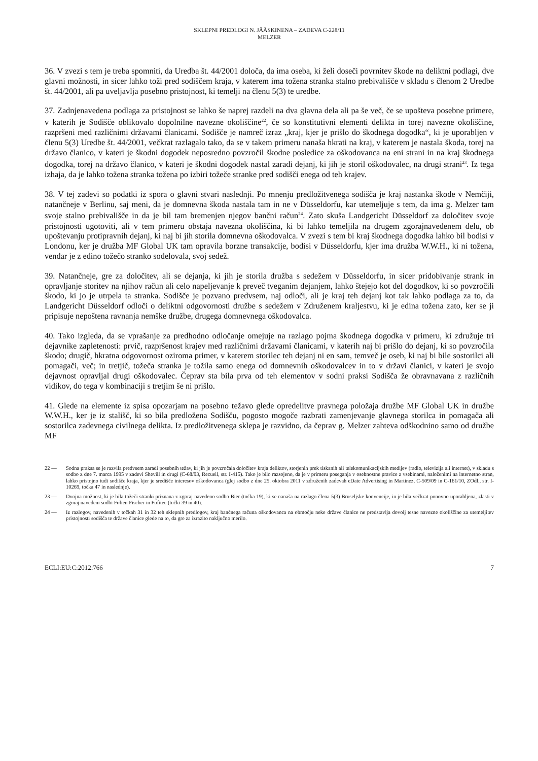SKLEPNI PREDLOGI N. JÄÄSKINENA – ZADEVA C-228/11
MELZER
36. V zvezi s tem je treba spomniti, da Uredba št. 44/2001 določa, da ima oseba, ki želi doseči povrnitev škode na deliktni podlagi, dve glavni možnosti, in sicer lahko toži pred sodiščem kraja, v katerem ima tožena stranka stalno prebivališče v skladu s členom 2 Uredbe št. 44/2001, ali pa uveljavlja posebno pristojnost, ki temelji na členu 5(3) te uredbe.
37. Zadnjenavedena podlaga za pristojnost se lahko še naprej razdeli na dva glavna dela ali pa še več, če se upošteva posebne primere, v katerih je Sodišče oblikovalo dopolnilne navezne okoliščine<sup>22</sup>, če so konstitutivni elementi delikta in torej navezne okoliščine, razpršeni med različnimi državami članicami. Sodišče je namreč izraz „kraj, kjer je prišlo do škodnega dogodka“, ki je uporabljen v členu 5(3) Uredbe št. 44/2001, večkrat razlagalo tako, da se v takem primeru nanaša hkrati na kraj, v katerem je nastala škoda, torej na državo članico, v kateri je škodni dogodek neposredno povzročil škodne posledice za oškodovanca na eni strani in na kraj škodnega dogodka, torej na državo članico, v kateri je škodni dogodek nastal zaradi dejanj, ki jih je storil oškodovalec, na drugi strani<sup>23</sup>. Iz tega izhaja, da je lahko tožena stranka tožena po izbiri tožeče stranke pred sodišči enega od teh krajev.
38. V tej zadevi so podatki iz spora o glavni stvari naslednji. Po mnenju predložitvenega sodišča je kraj nastanka škode v Nemčiji, natančneje v Berlinu, saj meni, da je domnevna škoda nastala tam in ne v Düsseldorfu, kar utemeljuje s tem, da ima g. Melzer tam svoje stalno prebivališče in da je bil tam bremenjen njegov bančni račun<sup>24</sup>. Zato skuša Landgericht Düsseldorf za določitev svoje pristojnosti ugotoviti, ali v tem primeru obstaja navezna okoliščina, ki bi lahko temeljila na drugem zgorajnavedenem delu, ob upoštevanju protipravnih dejanj, ki naj bi jih storila domnevna oškodovalca. V zvezi s tem bi kraj škodnega dogodka lahko bil bodisi v Londonu, ker je družba MF Global UK tam opravila borzne transakcije, bodisi v Düsseldorfu, kjer ima družba W.W.H., ki ni tožena, vendar je z edino tožečo stranko sodelovala, svoj sedež.
39. Natančneje, gre za določitev, ali se dejanja, ki jih je storila družba s sedežem v Düsseldorfu, in sicer pridobivanje strank in opravljanje storitev na njihov račun ali celo napeljevanje k preveč tveganim dejanjem, lahko štejejo kot del dogodkov, ki so povzročili škodo, ki jo je utrpela ta stranka. Sodišče je pozvano predvsem, naj odloči, ali je kraj teh dejanj kot tak lahko podlaga za to, da Landgericht Düsseldorf odloči o deliktni odgovornosti družbe s sedežem v Združenem kraljestvu, ki je edina tožena zato, ker se ji pripisuje nepoštena ravnanja nemške družbe, drugega domnevnega oškodovalca.
40. Tako izgleda, da se vprašanje za predhodno odločanje omejuje na razlago pojma škodnega dogodka v primeru, ki združuje tri dejavnike zapletenosti: prvič, razpršenost krajev med različnimi državami članicami, v katerih naj bi prišlo do dejanj, ki so povzročila škodo; drugič, hkratna odgovornost oziroma primer, v katerem storilec teh dejanj ni en sam, temveč je oseb, ki naj bi bile sostorilci ali pomagači, več; in tretjič, tožeča stranka je tožila samo enega od domnevnih oškodovalcev in to v državi članici, v kateri je svojo dejavnost opravljal drugi oškodovalec. Čeprav sta bila prva od teh elementov v sodni praksi Sodišča že obravnavana z različnih vidikov, do tega v kombinaciji s tretjim še ni prišlo.
41. Glede na elemente iz spisa opozarjam na posebno težavo glede opredelitve pravnega položaja družbe MF Global UK in družbe W.W.H., ker je iz stališč, ki so bila predložena Sodišču, pogosto mogoče razbrati zamenjevanje glavnega storilca in pomagača ali sostorilca zadevnega civilnega delikta. Iz predložitvenega sklepa je razvidno, da čeprav g. Melzer zahteva odškodnino samo od družbe MF
22 — Sodna praksa se je razvila predvsem zaradi posebnih težav, ki jih je povzročala določitev kraja deliktov, storjenih prek tiskanih ali telekomunikacijskih medijev (radio, televizija ali internet), v skladu s sodbo z dne 7. marca 1995 v zadevi Shevill in drugi (C-68/93, Recueil, str. I-415). Tako je bilo razsojeno, da je v primeru poseganja v osebnostne pravice z vsebinami, naloženimi na internetno stran, lahko pristojno tudi sodišče kraja, kjer je središče interesov oškodovanca (glej sodbo z dne 25. oktobra 2011 v združenih zadevah eDate Advertising in Martinez, C-509/09 in C-161/10, ZOdl., str. I-10269, točka 47 in naslednje).
23 — Dvojna možnost, ki je bila tožeči stranki priznana z zgoraj navedeno sodbo Bier (točka 19), ki se nanaša na razlago člena 5(3) Bruseljske konvencije, in je bila večkrat ponovno uporabljena, zlasti v zgoraj navedeni sodbi Folien Fischer in Fofitec (točki 39 in 40).
24 — Iz razlogov, navedenih v točkah 31 in 32 teh sklepnih predlogov, kraj bančnega računa oškodovanca na območju neke države članice ne predstavlja dovolj tesne navezne okoliščine za utemeljitev pristojnosti sodišča te države članice glede na to, da gre za izrazito naključno merilo.
ECLI:EU:C:2012:766 7